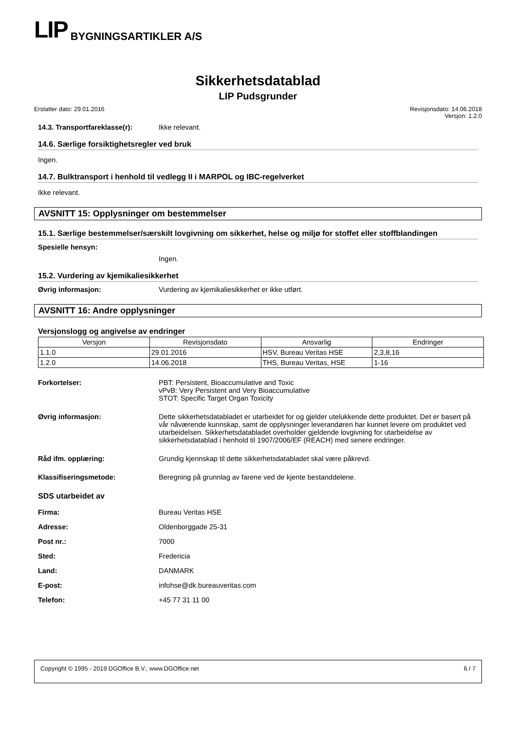LIP BYGNINGSARTIKLER A/S
Sikkerhetsdatablad
LIP Pudsgrunder
Erstatter dato: 29.01.2016 Revisjonsdato: 14.06.2018
Versjon: 1.2.0
14.3. Transportfareklasse(r): Ikke relevant.
14.6. Særlige forsiktighetsregler ved bruk
Ingen.
14.7. Bulktransport i henhold til vedlegg II i MARPOL og IBC-regelverket
Ikke relevant.
AVSNITT 15: Opplysninger om bestemmelser
15.1. Særlige bestemmelser/særskilt lovgivning om sikkerhet, helse og miljø for stoffet eller stoffblandingen
Spesielle hensyn:
Ingen.
15.2. Vurdering av kjemikaliesikkerhet
Øvrig informasjon: Vurdering av kjemikaliesikkerhet er ikke utført.
AVSNITT 16: Andre opplysninger
Versjonslogg og angivelse av endringer
| Versjon | Revisjonsdato | Ansvarlig | Endringer |
| --- | --- | --- | --- |
| 1.1.0 | 29.01.2016 | HSV, Bureau Veritas HSE | 2,3,8,16 |
| 1.2.0 | 14.06.2018 | THS, Bureau Veritas, HSE | 1-16 |
Forkortelser: PBT: Persistent, Bioaccumulative and Toxic
vPvB: Very Persistent and Very Bioaccumulative
STOT: Specific Target Organ Toxicity
Øvrig informasjon: Dette sikkerhetsdatabladet er utarbeidet for og gjelder utelukkende dette produktet. Det er basert på vår nåværende kunnskap, samt de opplysninger leverandøren har kunnet levere om produktet ved utarbeidelsen. Sikkerhetsdatabladet overholder gjeldende lovgivning for utarbeidelse av sikkerhetsdatablad i henhold til 1907/2006/EF (REACH) med senere endringer.
Råd ifm. opplæring: Grundig kjennskap til dette sikkerhetsdatabladet skal være påkrevd.
Klassifiseringsmetode: Beregning på grunnlag av farene ved de kjente bestanddelene.
SDS utarbeidet av
Firma: Bureau Veritas HSE
Adresse: Oldenborggade 25-31
Post nr.: 7000
Sted: Fredericia
Land: DANMARK
E-post: infohse@dk.bureauveritas.com
Telefon: +45 77 31 11 00
Copyright © 1995 - 2019 DGOffice B.V., www.DGOffice.net 6 / 7